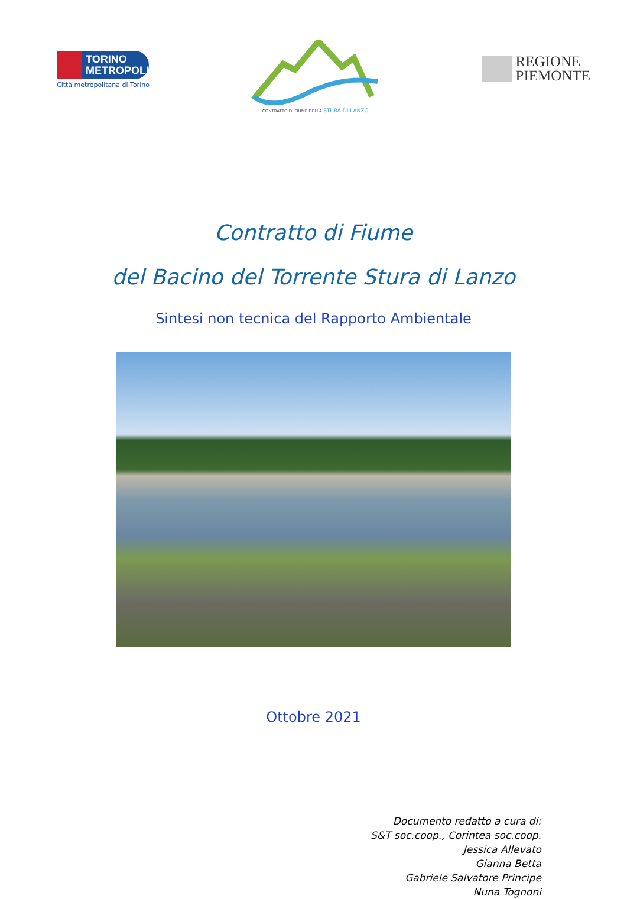TORINO
METROPOLI
Città metropolitana di Torino
CONTRATTO DI FIUME DELLA STURA DI LANZO
REGIONE
PIEMONTE
Contratto di Fiume
del Bacino del Torrente Stura di Lanzo
Sintesi non tecnica del Rapporto Ambientale
Ottobre 2021
Documento redatto a cura di:
S&T soc.coop., Corintea soc.coop.
Jessica Allevato
Gianna Betta
Gabriele Salvatore Principe
Nuna Tognoni